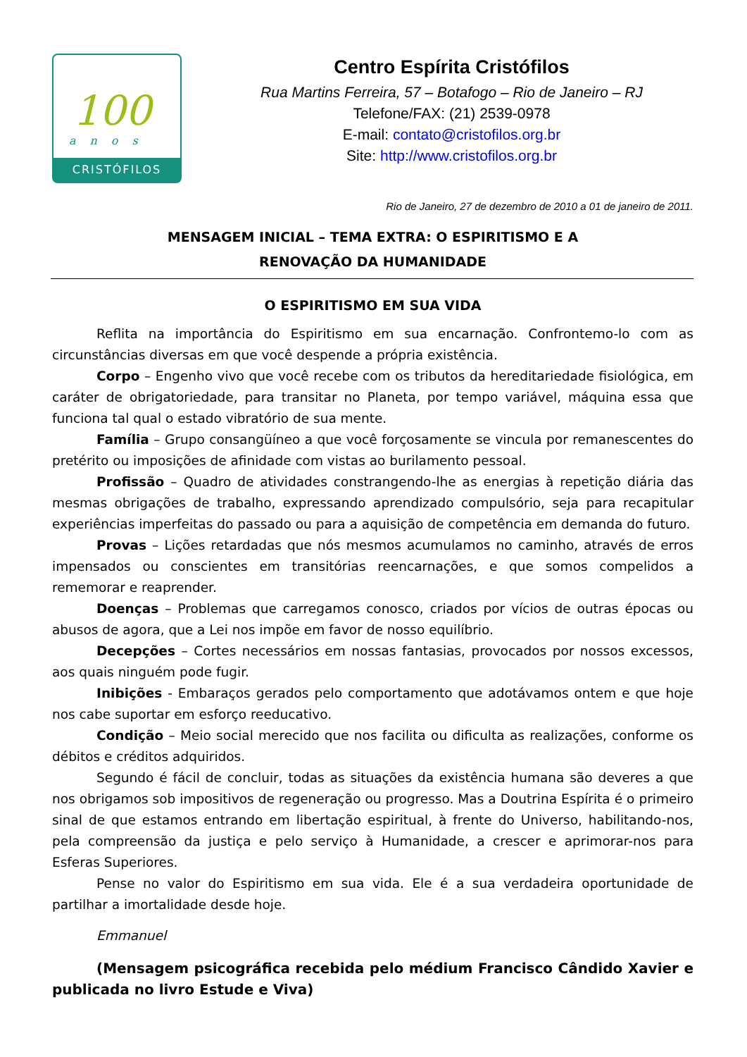100
anos
CRISTÓFILOS
Centro Espírita Cristófilos
Rua Martins Ferreira, 57 – Botafogo – Rio de Janeiro – RJ
Telefone/FAX: (21) 2539-0978
E-mail: contato@cristofilos.org.br
Site: http://www.cristofilos.org.br
Rio de Janeiro, 27 de dezembro de 2010 a 01 de janeiro de 2011.
MENSAGEM INICIAL – TEMA EXTRA: O ESPIRITISMO E A
RENOVAÇÃO DA HUMANIDADE
O ESPIRITISMO EM SUA VIDA
Reflita na importância do Espiritismo em sua encarnação. Confrontemo-lo com as circunstâncias diversas em que você despende a própria existência.
Corpo – Engenho vivo que você recebe com os tributos da hereditariedade fisiológica, em caráter de obrigatoriedade, para transitar no Planeta, por tempo variável, máquina essa que funciona tal qual o estado vibratório de sua mente.
Família – Grupo consangüíneo a que você forçosamente se vincula por remanescentes do pretérito ou imposições de afinidade com vistas ao burilamento pessoal.
Profissão – Quadro de atividades constrangendo-lhe as energias à repetição diária das mesmas obrigações de trabalho, expressando aprendizado compulsório, seja para recapitular experiências imperfeitas do passado ou para a aquisição de competência em demanda do futuro.
Provas – Lições retardadas que nós mesmos acumulamos no caminho, através de erros impensados ou conscientes em transitórias reencarnações, e que somos compelidos a rememorar e reaprender.
Doenças – Problemas que carregamos conosco, criados por vícios de outras épocas ou abusos de agora, que a Lei nos impõe em favor de nosso equilíbrio.
Decepções – Cortes necessários em nossas fantasias, provocados por nossos excessos, aos quais ninguém pode fugir.
Inibições - Embaraços gerados pelo comportamento que adotávamos ontem e que hoje nos cabe suportar em esforço reeducativo.
Condição – Meio social merecido que nos facilita ou dificulta as realizações, conforme os débitos e créditos adquiridos.
Segundo é fácil de concluir, todas as situações da existência humana são deveres a que nos obrigamos sob impositivos de regeneração ou progresso. Mas a Doutrina Espírita é o primeiro sinal de que estamos entrando em libertação espiritual, à frente do Universo, habilitando-nos, pela compreensão da justiça e pelo serviço à Humanidade, a crescer e aprimorar-nos para Esferas Superiores.
Pense no valor do Espiritismo em sua vida. Ele é a sua verdadeira oportunidade de partilhar a imortalidade desde hoje.
Emmanuel
(Mensagem psicográfica recebida pelo médium Francisco Cândido Xavier e publicada no livro Estude e Viva)